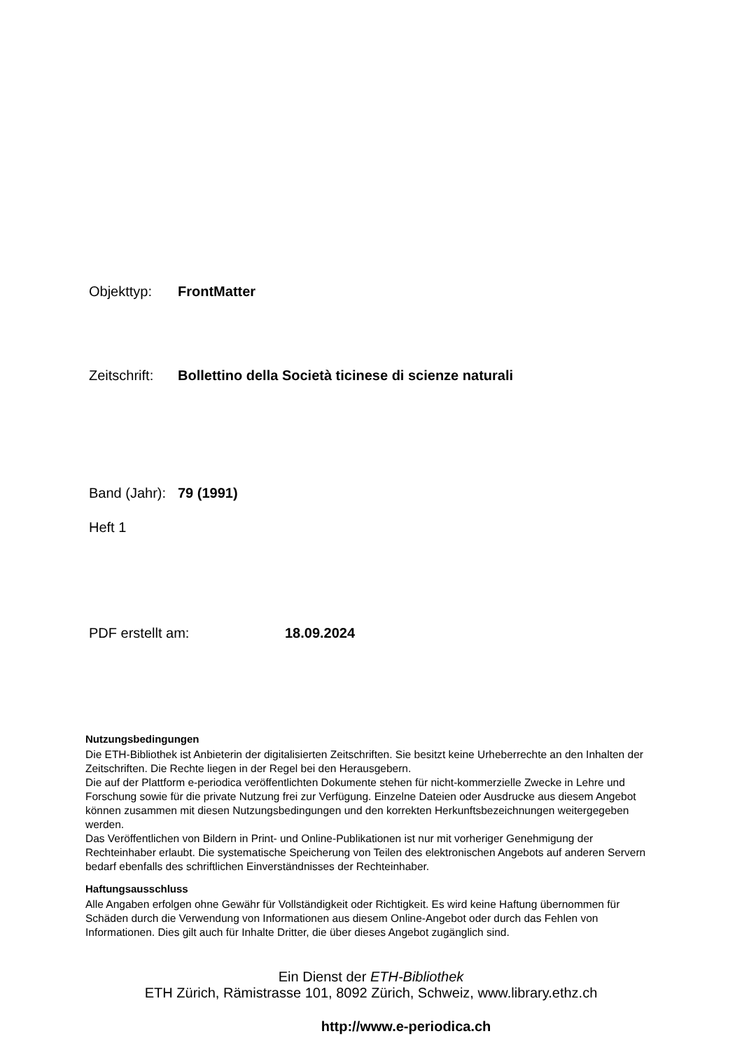Objekttyp: FrontMatter
Zeitschrift: Bollettino della Società ticinese di scienze naturali
Band (Jahr): 79 (1991)
Heft 1
PDF erstellt am: 18.09.2024
Nutzungsbedingungen
Die ETH-Bibliothek ist Anbieterin der digitalisierten Zeitschriften. Sie besitzt keine Urheberrechte an den Inhalten der Zeitschriften. Die Rechte liegen in der Regel bei den Herausgebern.
Die auf der Plattform e-periodica veröffentlichten Dokumente stehen für nicht-kommerzielle Zwecke in Lehre und Forschung sowie für die private Nutzung frei zur Verfügung. Einzelne Dateien oder Ausdrucke aus diesem Angebot können zusammen mit diesen Nutzungsbedingungen und den korrekten Herkunftsbezeichnungen weitergegeben werden.
Das Veröffentlichen von Bildern in Print- und Online-Publikationen ist nur mit vorheriger Genehmigung der Rechteinhaber erlaubt. Die systematische Speicherung von Teilen des elektronischen Angebots auf anderen Servern bedarf ebenfalls des schriftlichen Einverständnisses der Rechteinhaber.
Haftungsausschluss
Alle Angaben erfolgen ohne Gewähr für Vollständigkeit oder Richtigkeit. Es wird keine Haftung übernommen für Schäden durch die Verwendung von Informationen aus diesem Online-Angebot oder durch das Fehlen von Informationen. Dies gilt auch für Inhalte Dritter, die über dieses Angebot zugänglich sind.
Ein Dienst der ETH-Bibliothek
ETH Zürich, Rämistrasse 101, 8092 Zürich, Schweiz, www.library.ethz.ch
http://www.e-periodica.ch